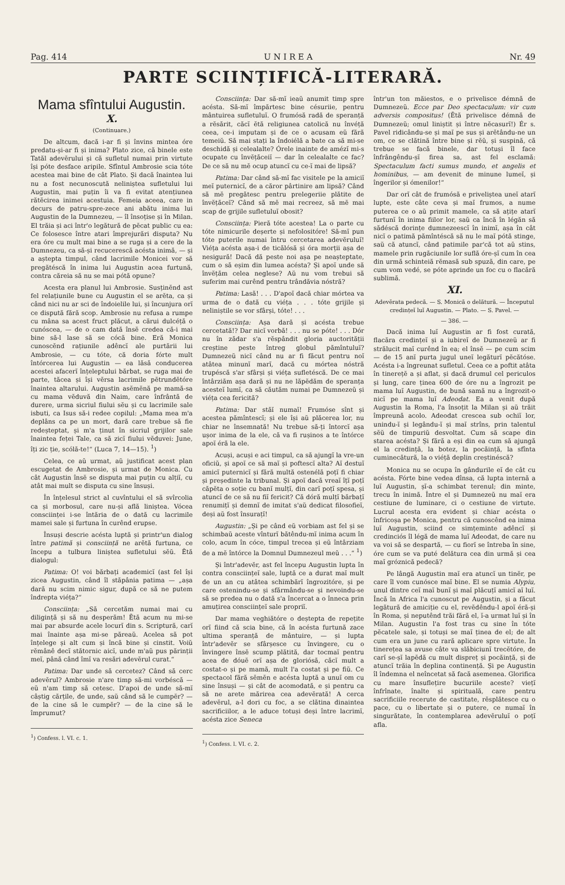Pag. 414 U N I R E A Nr. 49
PARTE SCIINȚIFICĂ-LITERARĂ.
Mama sfîntului Augustin.
X.
(Continuare.)
De altcum, dacă i-ar fi și învins mintea óre predatu-și-ar fi și inima? Plato zice, că binele este Tatăl adevĕrului și că sufletul numai prin virtute își póte desface aripile. Sfîntul Ambrosie scia tóte acestea mai bine de cât Plato. Și dacă înaintea lui nu a fost necunoscută neliniștea sufletului lui Augustin, mai puțin îi va fi evitat atențiunea rătĕcirea inimei acestuia. Femeia aceea, care in decurs de patru-spre-zece ani abătu inima lui Augustin de la Dumnezeu, — îl însoțise și în Milan. El trăia și aci într'o legătură de pĕcat public cu ea: Ce folosesce între atari împrejurări disputa? Nu era óre cu mult mai bine a se ruga și a cere de la Dumnezeu, ca să-și recucerescă acésta inimă, — și a aștepta timpul, când lacrimile Monicei vor să pregătéscă în inima lui Augustin acea furtună, contra căreia să nu se mai pótă opune?
Acesta era planul lui Ambrosie. Susținĕnd ast fel relațiunile bune cu Augustin el se arĕta, ca și când nici nu ar sci de îndoielile lui, și încunjura orĭ ce dispută fără scop. Ambrosie nu refusa a rumpe cu mâna sa acest fruct plăcut, a cărui dulcéță o cunóscea, — de o cam dată însĕ credea că-i mai bine să-l lase să se cócă bine. Eră Monica cunoscĕnd rațiunile adêncĭ ale purtării lui Ambrosie, — cu tóte, că doria fórte mult întórcerea lui Augustin — ea lăsă conducerea acestei afacerĭ înțeleptului bărbat, se ruga mai de parte, tăcea și își vĕrsa lacrimile pĕtrundĕtóre înaintea altarului. Augustin asĕmĕnă pe mamă-sa cu mama vĕduvă din Naim, care înfrântă de durere, urma sicriul fiului sĕu și cu lacrimile sale isbuti, ca Isus să-i redee copilul: „Mama mea m'a deplâns ca pe un mort, dară care trebue să fie redeșteptat, și m'a ținut în sicriul grijilor sale înaintea feței Tale, ca să zicĭ fiului vĕduvei: June, îți zic ție, scólă-te!“ (Luca 7, 14—15). <sup>1</sup>)
Celea, ce aŭ urmat, aŭ justificat acest plan escugetat de Ambrosie, și urmat de Monica. Cu cât Augustin însĕ se disputa mai puțin cu alțiĭ, cu atât mai mult se disputa cu sine însuși.
În înțelesul strict al cuvîntului el să svîrcolia ca și morbosul, care nu-și află liniștea. Vócea consciinței i-se întăria de o dată cu lacrimile mamei sale și furtuna în curênd erupse.
Însuși descrie acésta luptă și printr'un dialog între patimă și consciință ne arĕtă furtuna, ce începu a tulbura liniștea sufletului sĕŭ. Ĕtă dialogul:
Patima: O! voi bărbați academicĭ (ast fel își zicea Augustin, când îl stăpânia patima — „așa dară nu scim nimic sigur, după ce să ne putem îndrepta viéța?“
Consciința: „Să cercetăm numai mai cu diligință și să nu desperăm! Ĕtă acum nu mi-se mai par absurde acele locurĭ din s. Scriptură, carĭ mai înainte așa mi-se păreaŭ. Acelea să pot înțelege și alt cum și încă bine și cinstit. Voiŭ rĕmânê decĭ stătornic aicĭ, unde m'aŭ pus părinții meĭ, până când îmĭ va resări adevĕrul curat.“
Patima: Dar unde să cercetez? Când să cerc adevĕrul? Ambrosie n'are timp să-mi vorbéscă — eŭ n'am timp să cetesc. D'apoi de unde să-mĭ câștig cărțile, de unde, saŭ când să le cumpĕr? — de la cine să le cumpĕr? — de la cine să le împrumut?
<sup>1</sup>) Confess. l. VI. c. 1.
Consciința: Dar să-mĭ ieaŭ anumit timp spre acésta. Să-mĭ împărtesc bine césuriie, pentru mântuirea sufletuluĭ. O frumósă radă de speranță a rĕsărit, căcĭ ĕtă religiunea catolică nu învéță ceea, ce-i imputam și de ce o acusam eŭ fără temeiŭ. Să mai stați la îndoiélă a bate ca să mi-se deschidă și celealalte? Órele inainte de amézĭ mi-s ocupate cu învĕțăceiĭ — dar în celealalte ce fac? De ce să nu mĕ ocup atuncĭ cu ce-ĭ mai de lipsă?
Patima: Dar când să-mĭ fac visitele pe la amiciĭ meĭ puternicĭ, de a căror pârtinire am lipsă? Când să mĕ pregătesc pentru prelegeriie plătite de învĕțăceĭ? Când să mĕ mai recreez, să mĕ mai scap de grijile sufletuluĭ obosit?
Consciința: Pieră tóte acestea! La o parte cu tóte nimicurile deșerte și nefolositóre! Să-mĭ pun tóte puterile numai întru cercetarea adevĕruluĭ! Viéța acésta așa-i de ticălósă și óra morții așa de nesigură! Dacă dă peste noi așa pe neașteptate, cum o să eșim din lumea acésta? Și apoĭ unde să învĕțăm celea neglese? Aŭ nu vom trebui să suferim mai curênd pentru trândăvia nóstră?
Patima: Lasă! . . . D'apoĭ dacă chiar mórtea va urma de o dată cu viéța . . . tóte grijile și neliniștile se vor sfârși, tóte! . . .
Consciința: Așa dară și acésta trebue cercetată!? Dar nicĭ vorbă! . . . nu se póte! . . . Dór nu în zădar s'a rĕspândit gloria auctorității creștine peste întreg globul pămîntuluĭ? Dumnezeŭ nicĭ când nu ar fi făcut pentru noĭ atâtea minunĭ marĭ, dacă cu mórtea nóstră trupéscă s'ar sfârși și viéța sufletéscă. De ce mai întârziăm așa dară și nu ne lăpĕdăm de speranța acesteĭ lumĭ, ca să căutăm numai pe Dumnezeŭ și viéța cea fericită?
Patima: Dar stăĭ numaĭ! Frumóse sînt și acestea pămîntescĭ; și ele își aŭ plăcerea lor, nu chiar ne însemnată! Nu trebue să-ți întorcĭ așa ușor inima de la ele, că va fi rușinos a te întórce apoĭ éră la ele.
Acuși, acuși e aci timpul, ca să ajungĭ la vre-un oficiŭ, și apoĭ ce să maĭ și poftescĭ alta? Aĭ destuĭ amicĭ puternicĭ și fără multă ostenélă poțĭ fi chiar și președinte la tribunal. Și apoĭ dacă vreaĭ îțĭ poțĭ căpĕta o soție cu banĭ mulțĭ, din carĭ poțĭ spesa, și atuncĭ de ce să nu fiĭ fericit? Că dóră mulțĭ bărbațĭ renumițĭ și demnĭ de imitat s'aŭ dedicat filosofieĭ, deși aŭ fost însurațĭ!
Augustin: „Și pe când eŭ vorbiam ast fel și se schimbaŭ aceste vînturĭ bătêndu-mĭ inima acum în colo, acum în cóce, timpul trecea și eŭ întârziam de a mĕ întórce la Domnul Dumnezeul meŭ . . .“ <sup>1</sup>)
Și într'adevĕr, ast fel începu Augustin lupta în contra consciințeĭ sale, luptă ce a durat maĭ mult de un an cu atâtea schimbărĭ îngrozitóre, și pe care ostenindu-se și sfărmându-se și nevoindu-se să se predea nu o dată s'a încercat a o înneca prin amuțirea consciințeĭ sale propriĭ.
Dar mama veghiătóre o deștepta de repețite orĭ fiind că scia bine, că în acésta furtună zace ultima speranță de mântuire, — și lupta într'adevĕr se sfârșesce cu învingere, cu o învingere însĕ scump plătită, dar tocmaĭ pentru acea de dóuĕ orĭ așa de gloriósă, căcĭ mult a costat-o și pe mamă, mult l'a costat și pe fiŭ. Ce spectacol fără sĕmĕn e acésta luptă a unuĭ om cu sine însuși — și cât de acomodată, e și pentru ca să ne arete mărirea cea adevĕrată! A cerca adevĕrul, a-l dori cu foc, a se clătina dinaintea sacrificiilor, a le aduce totuși deși între lacrimĭ, acésta zice Seneca
<sup>1</sup>) Confess. l. VI. c. 2.
într'un ton măiestos, e o privelisce démnă de Dumnezeŭ. Ecce par Deo spectaculum: vir cum adversis compositus! (Ĕtă privelisce démnă de Dumnezeŭ; omul liniștit și între nĕcasurĭ!) Ér s. Pavel ridicându-se și maĭ pe sus și arĕtându-ne un om, ce se clătină între bine și rĕŭ, și suspină, că trebue se facă binele, dar totuși îl face înfrângêndu-șĭ firea sa, ast fel esclamă: Spectaculum facti sumus mundo, et angelis et hominibus, — am devenit de minune lumeĭ, și îngerilor și ómenilor!“
Dar orĭ cât de frumósă e priveliștea uneĭ atarĭ lupte, este câte ceva și maĭ frumos, a nume puterea ce o aŭ primit mamele, ca să ațițe atarĭ furtunĭ în inima fiilor lor, saŭ ca încă în légăn să sădéscă dorințe dumnezeescĭ în inimĭ, așa în cât nicĭ o patimă pămîntéscă să nu le maĭ pótă stinge, saŭ că atuncĭ, când patimile par'că tot aŭ stins, mamele prin rugăciunile lor suflă óre-șĭ cum în cea din urmă schinteiă rĕmasă sub spuză, din care, pe cum vom vedé, se póte aprinde un foc cu o flacără sublimă.
XI.
Adevĕrata pedecă. — S. Monică o delătură. — Începutul credințeĭ luĭ Augustin. — Plato. — S. Pavel. —
— 386. —
Dacă inima luĭ Augustin ar fi fost curată, flacăra credințeĭ și a iubireĭ de Dumnezeŭ ar fi strălucit maĭ curênd în ea; el însĕ — pe cum scim — de 15 anĭ purta jugul uneĭ legăturĭ pĕcătóse. Acésta i-a îngreunat sufletul. Ceea ce a poftit atâta în tinerețĕ a și aflat, și dacă drumul cel periculos și lung, care ținea 600 de óre nu a îngrozit pe mama luĭ Augustin, de bună samă nu a îngrozit-o nicĭ pe mama luĭ Adeodat. Ea a venit după Augustin la Roma, l'a însoțit la Milan și aŭ trăit împreună acolo. Adeodat crescea sub ochiĭ lor, unindu-ĭ și legându-ĭ și maĭ strîns, prin talentul sĕŭ de timpuriŭ desvoltat. Cum să scape din starea acésta? Și fără a eși din ea cum să ajungă el la credință, la botez, la pocăință, la sfînta cuminecătură, la o viéță deplin creștinéscă?
Monica nu se ocupa în gândurile eĭ de cât cu acésta. Fórte bine vedea dînsa, că lupta internă a luĭ Augustin, șĭ-a schimbat terenul; din minte, trecu în inimă. Între el și Dumnezeŭ nu maĭ era cestiune de luminare, ci o cestiune de virtute. Lucrul acesta era evident și chiar acésta o înfricoșa pe Monica, pentru că cunoscênd ea inima luĭ Augustin, sciind ce simțeminte adêncĭ și credinciós îl légă de mama luĭ Adeodat, de care nu va voi să se despartă, — cu fiorĭ se întreba în sine, óre cum se va puté delătura cea din urmă și cea maĭ gróznică pedecă?
Pe lângă Augustin maĭ era atuncĭ un tinĕr, pe care îl vom cunósce maĭ bine. El se numia Alypiu, unul dintre ceĭ maĭ bunĭ și maĭ plăcuțĭ amicĭ aĭ luĭ. Încă în Africa l'a cunoscut pe Augustin, și a făcut legătură de amiciție cu el, revĕdêndu-l apoĭ éră-și în Roma, și neputênd trăi fără el, ĭ-a urmat luĭ și în Milan. Augustin l'a fost tras cu sine în tóte pĕcatele sale, și totuși se maĭ ținea de el; de alt cum era un june cu rară aplicare spre virtute. În tinerețea sa avuse câte va slăbiciunĭ trecĕtóre, de carĭ se-șĭ lapĕdă cu mult dispreț și pocăință, și de atuncĭ trăia în deplina continență. Și pe Augustin îl îndemna el neîncetat să facă asemenea. Glorifica cu mare însuflețire bucuriile aceste? viețĭ înfrînate, înalte și spirituală, care pentru sacrificiile recerute de castitate, rĕsplătesce cu o pace, cu o libertate și o putere, ce numaĭ în singurătate, în contemplarea adevĕruluĭ o poțĭ afla.